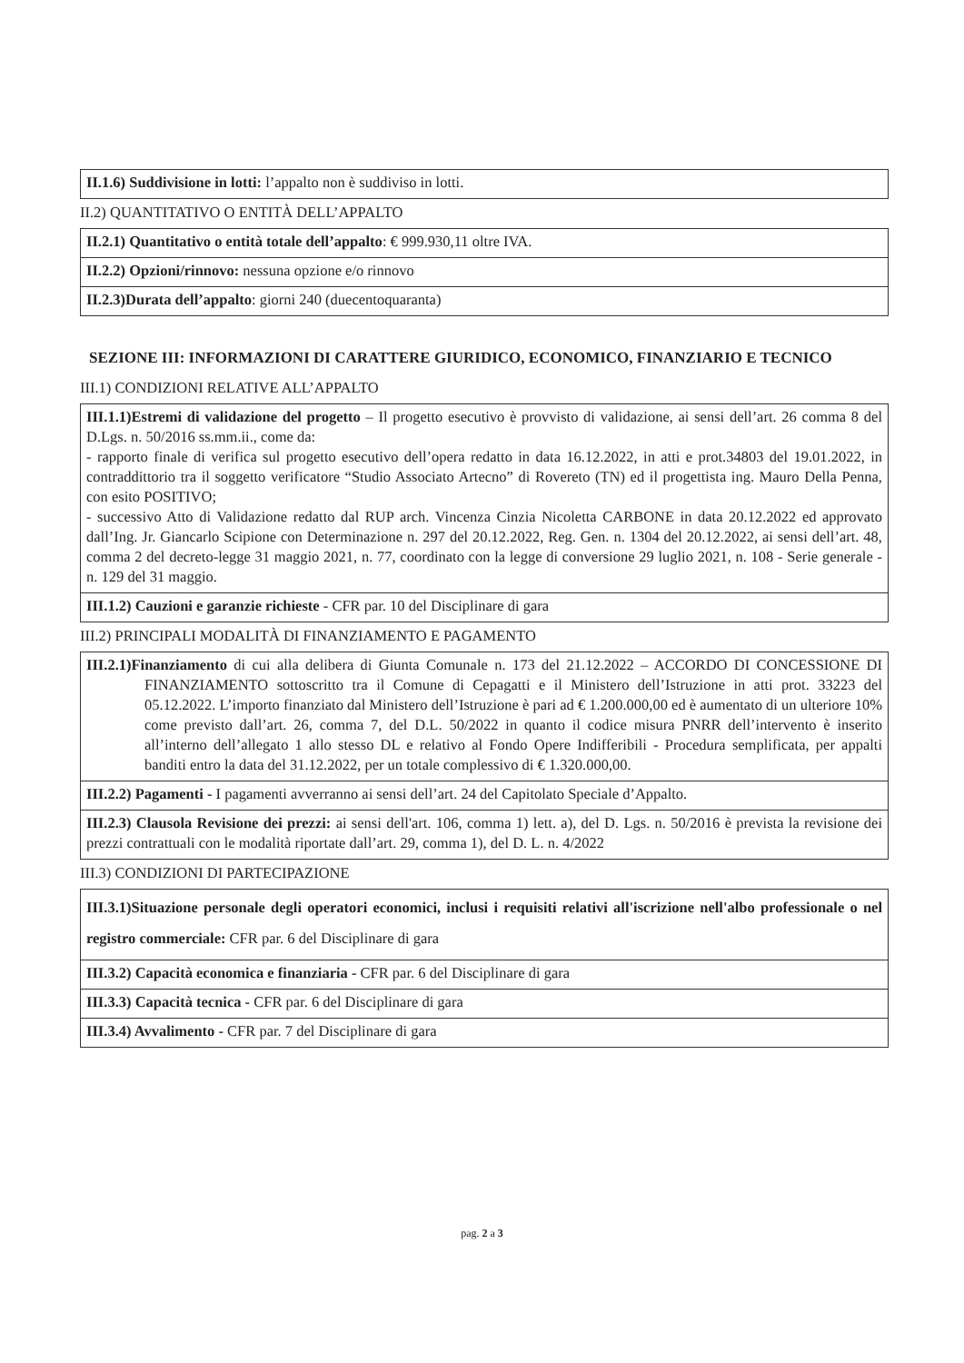| II.1.6) Suddivisione in lotti: l’appalto non è suddiviso in lotti. |
II.2) QUANTITATIVO O ENTITÀ DELL’APPALTO
| II.2.1) Quantitativo o entità totale dell’appalto : € 999.930,11 oltre IVA. |
| II.2.2) Opzioni/rinnovo: nessuna opzione e/o rinnovo |
| II.2.3)Durata dell’appalto : giorni 240 (duecentoquaranta) |
SEZIONE III: INFORMAZIONI DI CARATTERE GIURIDICO, ECONOMICO, FINANZIARIO E TECNICO
III.1) CONDIZIONI RELATIVE ALL’APPALTO
| III.1.1)Estremi di validazione del progetto – Il progetto esecutivo è provvisto di validazione, ai sensi dell’art. 26 comma 8 del D.Lgs. n. 50/2016 ss.mm.ii., come da: - rapporto finale di verifica sul progetto esecutivo dell’opera redatto in data 16.12.2022, in atti e prot.34803 del 19.01.2022, in contraddittorio tra il soggetto verificatore “Studio Associato Artecno” di Rovereto (TN) ed il progettista ing. Mauro Della Penna, con esito POSITIVO; - successivo Atto di Validazione redatto dal RUP arch. Vincenza Cinzia Nicoletta CARBONE in data 20.12.2022 ed approvato dall’Ing. Jr. Giancarlo Scipione con Determinazione n. 297 del 20.12.2022, Reg. Gen. n. 1304 del 20.12.2022, ai sensi dell’art. 48, comma 2 del decreto-legge 31 maggio 2021, n. 77, coordinato con la legge di conversione 29 luglio 2021, n. 108 - Serie generale - n. 129 del 31 maggio. |
| III.1.2) Cauzioni e garanzie richieste - CFR par. 10 del Disciplinare di gara |
III.2) PRINCIPALI MODALITÀ DI FINANZIAMENTO E PAGAMENTO
| III.2.1)Finanziamento di cui alla delibera di Giunta Comunale n. 173 del 21.12.2022 – ACCORDO DI CONCESSIONE DI FINANZIAMENTO sottoscritto tra il Comune di Cepagatti e il Ministero dell’Istruzione in atti prot. 33223 del 05.12.2022. L’importo finanziato dal Ministero dell’Istruzione è pari ad € 1.200.000,00 ed è aumentato di un ulteriore 10% come previsto dall’art. 26, comma 7, del D.L. 50/2022 in quanto il codice misura PNRR dell’intervento è inserito all’interno dell’allegato 1 allo stesso DL e relativo al Fondo Opere Indifferibili - Procedura semplificata, per appalti banditi entro la data del 31.12.2022, per un totale complessivo di € 1.320.000,00. |
| III.2.2) Pagamenti - I pagamenti avverranno ai sensi dell’art. 24 del Capitolato Speciale d’Appalto. |
| III.2.3) Clausola Revisione dei prezzi: ai sensi dell'art. 106, comma 1) lett. a), del D. Lgs. n. 50/2016 è prevista la revisione dei prezzi contrattuali con le modalità riportate dall’art. 29, comma 1), del D. L. n. 4/2022 |
III.3) CONDIZIONI DI PARTECIPAZIONE
| III.3.1)Situazione personale degli operatori economici, inclusi i requisiti relativi all'iscrizione nell'albo professionale o nel registro commerciale: CFR par. 6 del Disciplinare di gara |
| III.3.2) Capacità economica e finanziaria - CFR par. 6 del Disciplinare di gara |
| III.3.3) Capacità tecnica - CFR par. 6 del Disciplinare di gara |
| III.3.4) Avvalimento - CFR par. 7 del Disciplinare di gara |
pag. 2 a 3